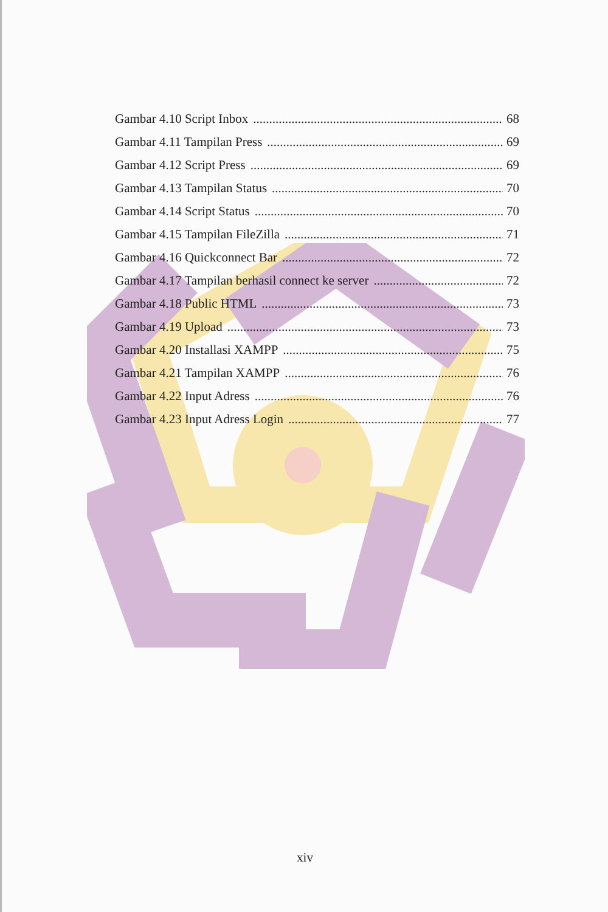Gambar 4.10 Script Inbox 68
Gambar 4.11 Tampilan Press 69
Gambar 4.12 Script Press 69
Gambar 4.13 Tampilan Status 70
Gambar 4.14 Script Status 70
Gambar 4.15 Tampilan FileZilla 71
Gambar 4.16 Quickconnect Bar 72
Gambar 4.17 Tampilan berhasil connect ke server 72
Gambar 4.18 Public HTML 73
Gambar 4.19 Upload 73
Gambar 4.20 Installasi XAMPP 75
Gambar 4.21 Tampilan XAMPP 76
Gambar 4.22 Input Adress 76
Gambar 4.23 Input Adress Login 77
xiv